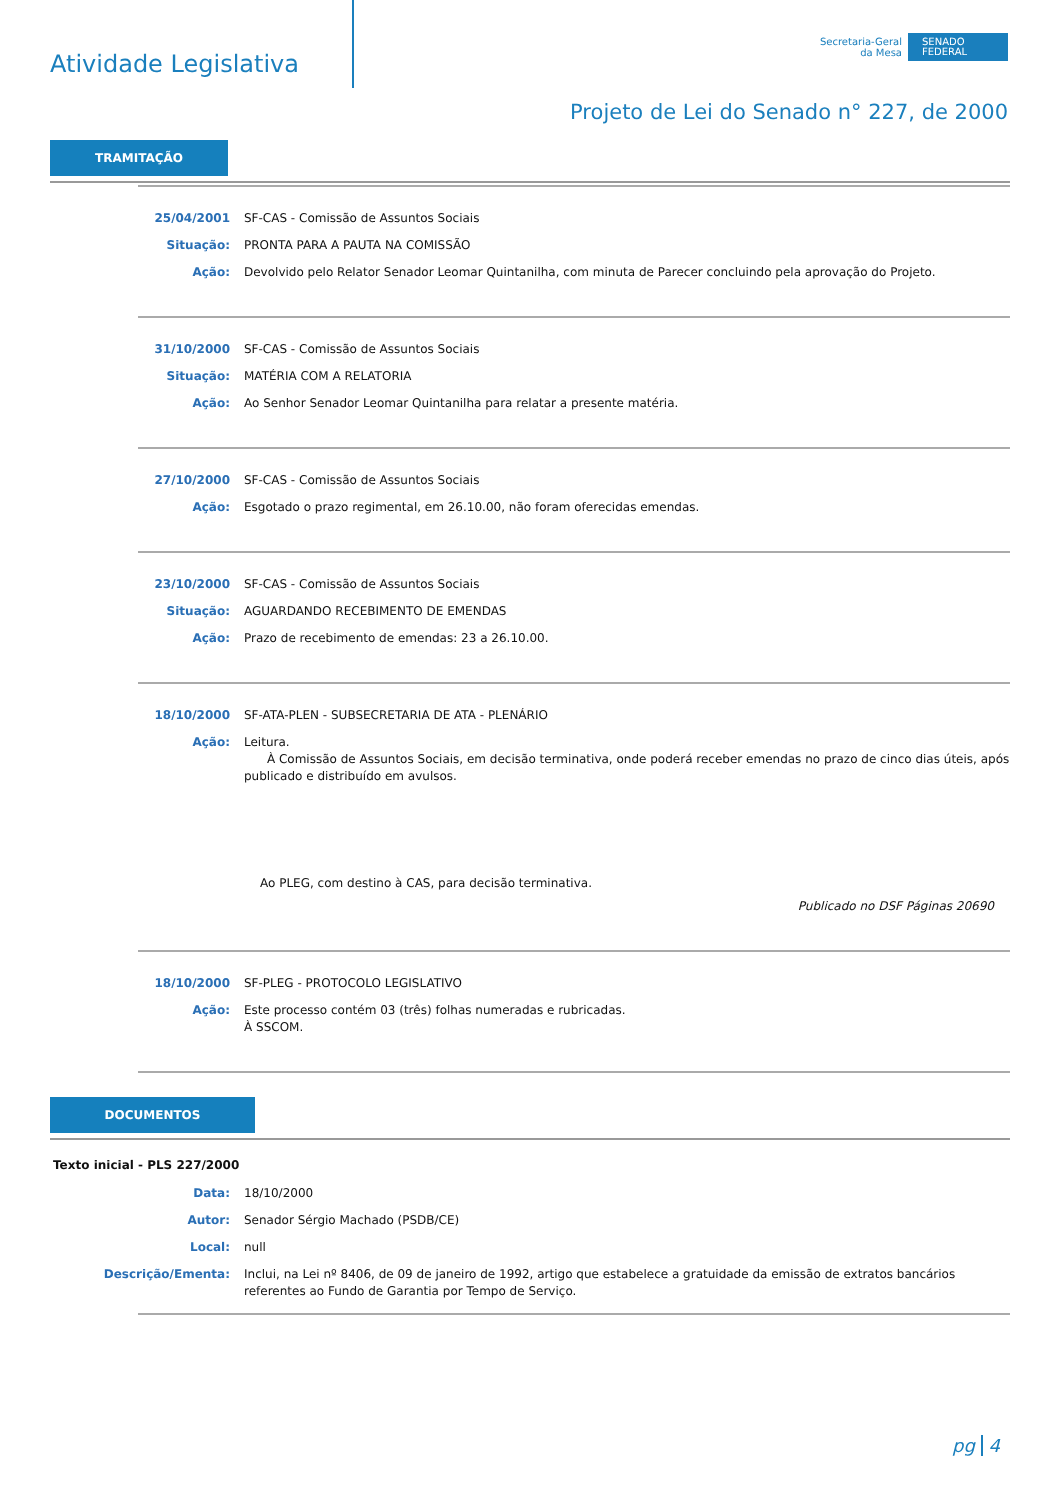Atividade Legislativa
Secretaria-Geral
da Mesa
SENADO
FEDERAL
Projeto de Lei do Senado n° 227, de 2000
TRAMITAÇÃO
| 25/04/2001 | SF-CAS - Comissão de Assuntos Sociais |
| Situação: | PRONTA PARA A PAUTA NA COMISSÃO |
| Ação: | Devolvido pelo Relator Senador Leomar Quintanilha, com minuta de Parecer concluindo pela aprovação do Projeto. |
| 31/10/2000 | SF-CAS - Comissão de Assuntos Sociais |
| Situação: | MATÉRIA COM A RELATORIA |
| Ação: | Ao Senhor Senador Leomar Quintanilha para relatar a presente matéria. |
| 27/10/2000 | SF-CAS - Comissão de Assuntos Sociais |
| Ação: | Esgotado o prazo regimental, em 26.10.00, não foram oferecidas emendas. |
| 23/10/2000 | SF-CAS - Comissão de Assuntos Sociais |
| Situação: | AGUARDANDO RECEBIMENTO DE EMENDAS |
| Ação: | Prazo de recebimento de emendas: 23 a 26.10.00. |
| 18/10/2000 | SF-ATA-PLEN - SUBSECRETARIA DE ATA - PLENÁRIO |
| Ação: | Leitura. À Comissão de Assuntos Sociais, em decisão terminativa, onde poderá receber emendas no prazo de cinco dias úteis, após publicado e distribuído em avulsos. Ao PLEG, com destino à CAS, para decisão terminativa. Publicado no DSF Páginas 20690 |
| 18/10/2000 | SF-PLEG - PROTOCOLO LEGISLATIVO |
| Ação: | Este processo contém 03 (três) folhas numeradas e rubricadas. À SSCOM. |
DOCUMENTOS
Texto inicial - PLS 227/2000
| Data: | 18/10/2000 |
| Autor: | Senador Sérgio Machado (PSDB/CE) |
| Local: | null |
| Descrição/Ementa: | Inclui, na Lei nº 8406, de 09 de janeiro de 1992, artigo que estabelece a gratuidade da emissão de extratos bancários referentes ao Fundo de Garantia por Tempo de Serviço. |
pg 4